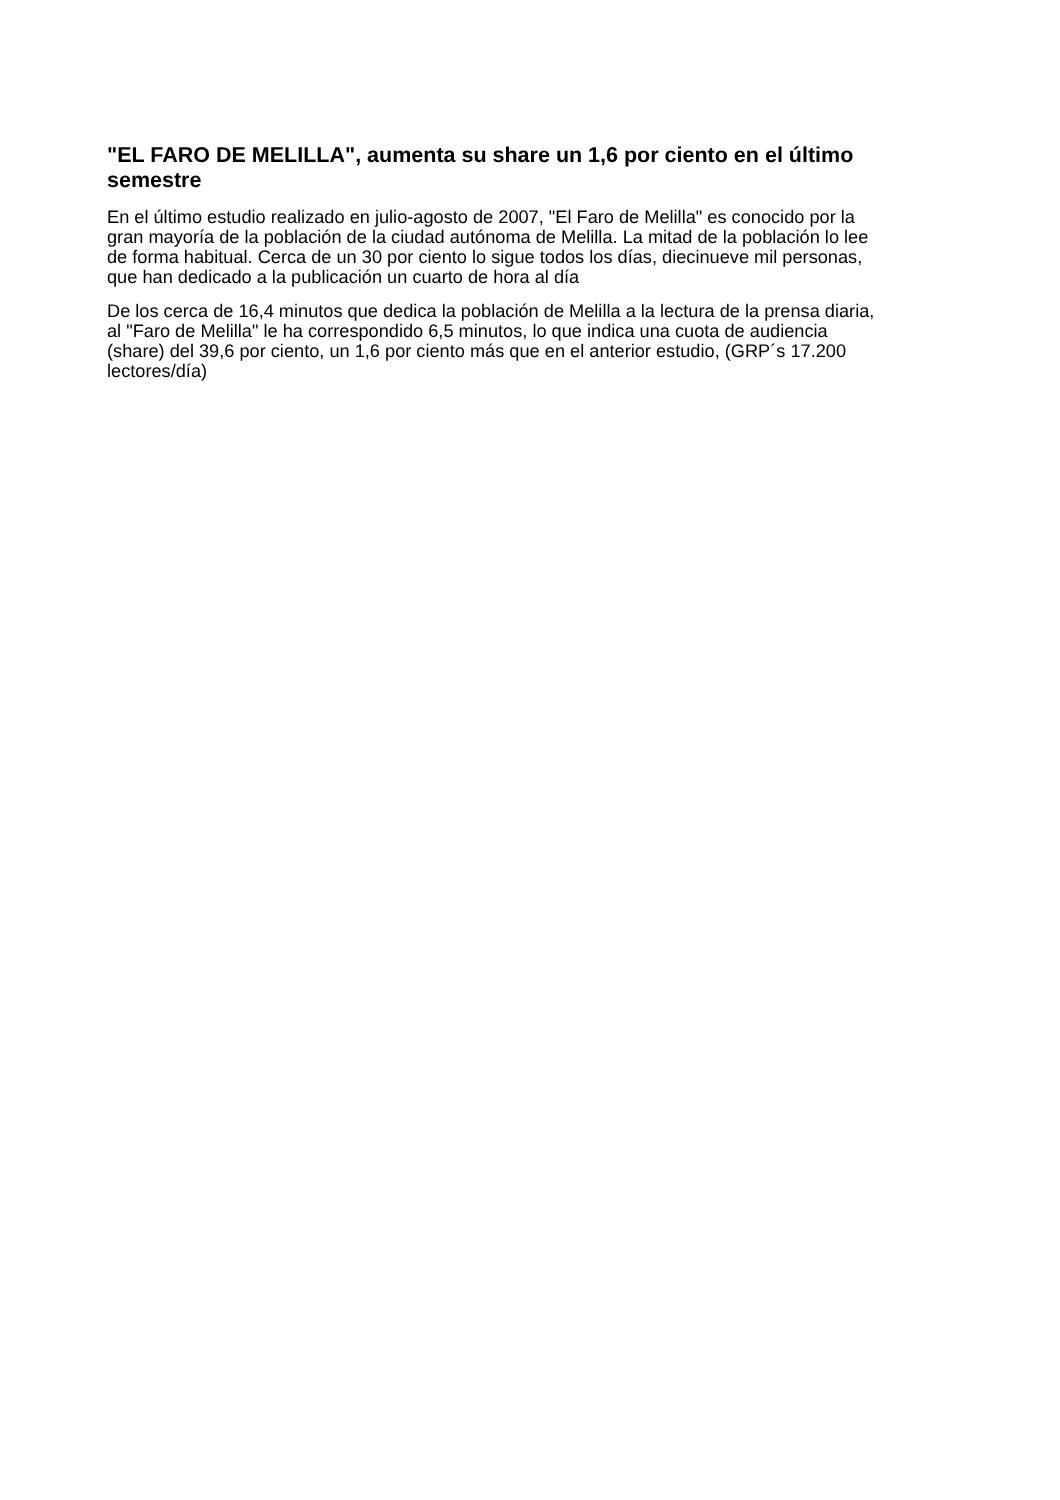"EL FARO DE MELILLA", aumenta su share un 1,6 por ciento en el último semestre
En el último estudio realizado en julio-agosto de 2007, "El Faro de Melilla" es conocido por la gran mayoría de la población de la ciudad autónoma de Melilla. La mitad de la población lo lee de forma habitual. Cerca de un 30 por ciento lo sigue todos los días, diecinueve mil personas, que han dedicado a la publicación un cuarto de hora al día
De los cerca de 16,4 minutos que dedica la población de Melilla a la lectura de la prensa diaria, al "Faro de Melilla" le ha correspondido 6,5 minutos, lo que indica una cuota de audiencia (share) del 39,6 por ciento, un 1,6 por ciento más que en el anterior estudio, (GRP´s 17.200 lectores/día)